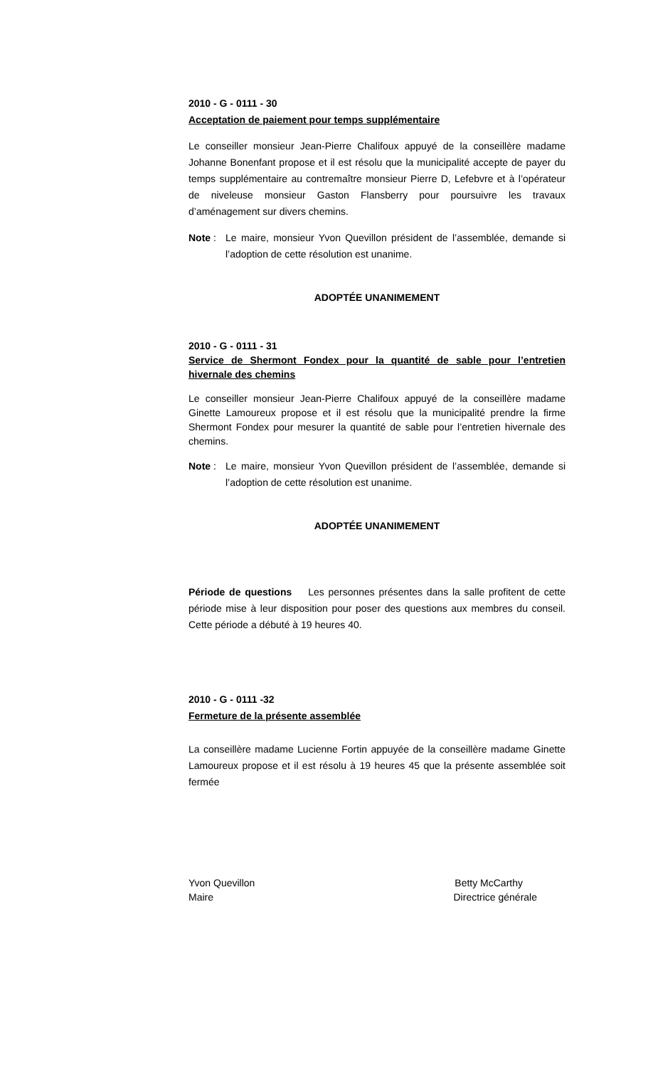2010 - G - 0111 - 30
Acceptation de paiement pour temps supplémentaire
Le conseiller monsieur Jean-Pierre Chalifoux appuyé de la conseillère madame Johanne Bonenfant propose et il est résolu que la municipalité accepte de payer du temps supplémentaire au contremaître monsieur Pierre D, Lefebvre et à l’opérateur de niveleuse monsieur Gaston Flansberry pour poursuivre les travaux d’aménagement sur divers chemins.
Note :
Le maire, monsieur Yvon Quevillon président de l’assemblée, demande si l’adoption de cette résolution est unanime.
ADOPTÉE UNANIMEMENT
2010 - G - 0111 - 31
Service de Shermont Fondex pour la quantité de sable pour l’entretien hivernale des chemins
Le conseiller monsieur Jean-Pierre Chalifoux appuyé de la conseillère madame Ginette Lamoureux propose et il est résolu que la municipalité prendre la firme Shermont Fondex pour mesurer la quantité de sable pour l’entretien hivernale des chemins.
Note :
Le maire, monsieur Yvon Quevillon président de l’assemblée, demande si l’adoption de cette résolution est unanime.
ADOPTÉE UNANIMEMENT
Période de questions Les personnes présentes dans la salle profitent de cette période mise à leur disposition pour poser des questions aux membres du conseil. Cette période a débuté à 19 heures 40.
2010 - G - 0111 -32
Fermeture de la présente assemblée
La conseillère madame Lucienne Fortin appuyée de la conseillère madame Ginette Lamoureux propose et il est résolu à 19 heures 45 que la présente assemblée soit fermée
Yvon Quevillon Betty McCarthy
Maire Directrice générale